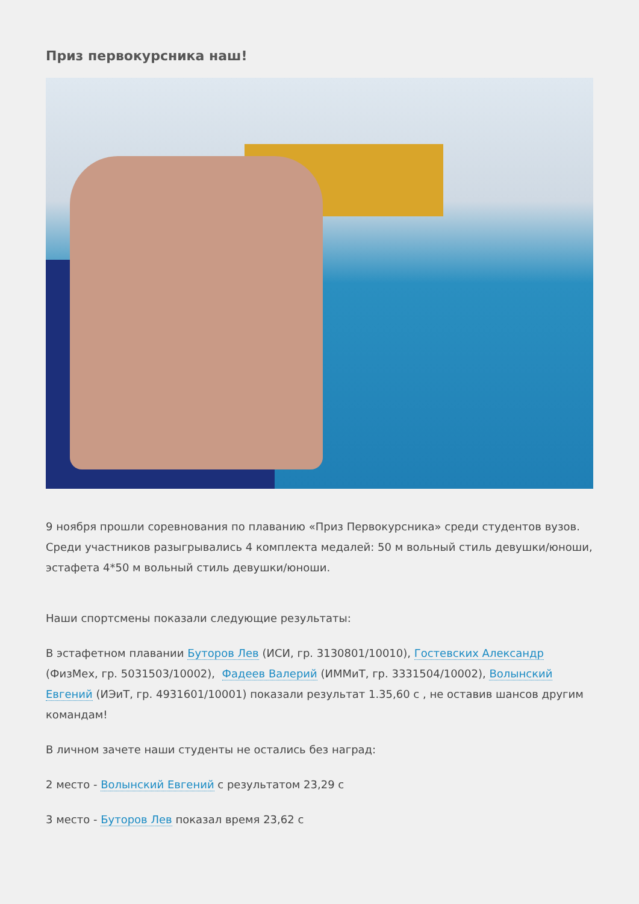Приз первокурсника наш!
9 ноября прошли соревнования по плаванию «Приз Первокурсника» среди студентов вузов.
Среди участников разыгрывались 4 комплекта медалей: 50 м вольный стиль девушки/юноши, эстафета 4*50 м вольный стиль девушки/юноши.
Наши спортсмены показали следующие результаты:
В эстафетном плавании Буторов Лев (ИСИ, гр. 3130801/10010), Гостевских Александр (ФизМех, гр. 5031503/10002), Фадеев Валерий (ИММиТ, гр. 3331504/10002), Волынский Евгений (ИЭиТ, гр. 4931601/10001) показали результат 1.35,60 с , не оставив шансов другим командам!
В личном зачете наши студенты не остались без наград:
2 место - Волынский Евгений с результатом 23,29 с
3 место - Буторов Лев показал время 23,62 с